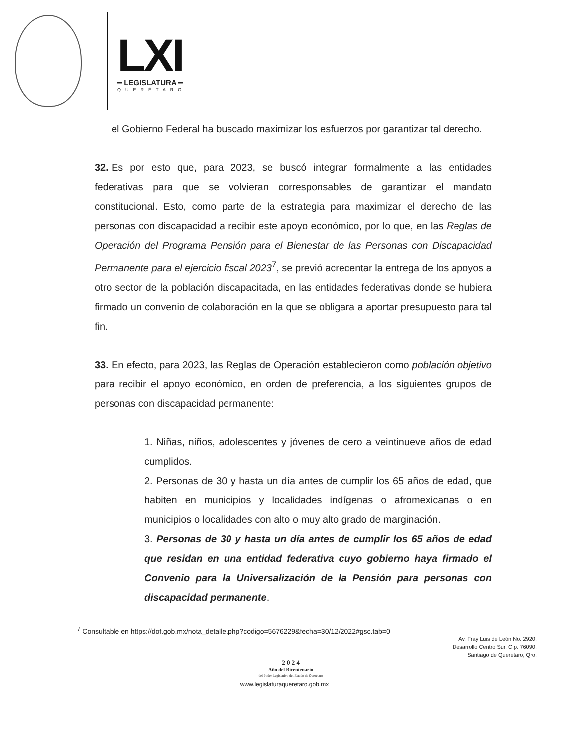LXI
━ LEGISLATURA ━
QUERÉTARO
el Gobierno Federal ha buscado maximizar los esfuerzos por garantizar tal derecho.
32. Es por esto que, para 2023, se buscó integrar formalmente a las entidades federativas para que se volvieran corresponsables de garantizar el mandato constitucional. Esto, como parte de la estrategia para maximizar el derecho de las personas con discapacidad a recibir este apoyo económico, por lo que, en las Reglas de Operación del Programa Pensión para el Bienestar de las Personas con Discapacidad Permanente para el ejercicio fiscal 2023<sup>7</sup>, se previó acrecentar la entrega de los apoyos a otro sector de la población discapacitada, en las entidades federativas donde se hubiera firmado un convenio de colaboración en la que se obligara a aportar presupuesto para tal fin.
33. En efecto, para 2023, las Reglas de Operación establecieron como población objetivo para recibir el apoyo económico, en orden de preferencia, a los siguientes grupos de personas con discapacidad permanente:
1. Niñas, niños, adolescentes y jóvenes de cero a veintinueve años de edad cumplidos.
2. Personas de 30 y hasta un día antes de cumplir los 65 años de edad, que habiten en municipios y localidades indígenas o afromexicanas o en municipios o localidades con alto o muy alto grado de marginación.
3. Personas de 30 y hasta un día antes de cumplir los 65 años de edad que residan en una entidad federativa cuyo gobierno haya firmado el Convenio para la Universalización de la Pensión para personas con discapacidad permanente.
<sup>7</sup> Consultable en https://dof.gob.mx/nota_detalle.php?codigo=5676229&fecha=30/12/2022#gsc.tab=0
Av. Fray Luis de León No. 2920.
Desarrollo Centro Sur. C.p. 76090.
Santiago de Querétaro, Qro.
2 0 2 4
Año del Bicentenario
del Poder Legislativo del Estado de Querétaro
www.legislaturaqueretaro.gob.mx